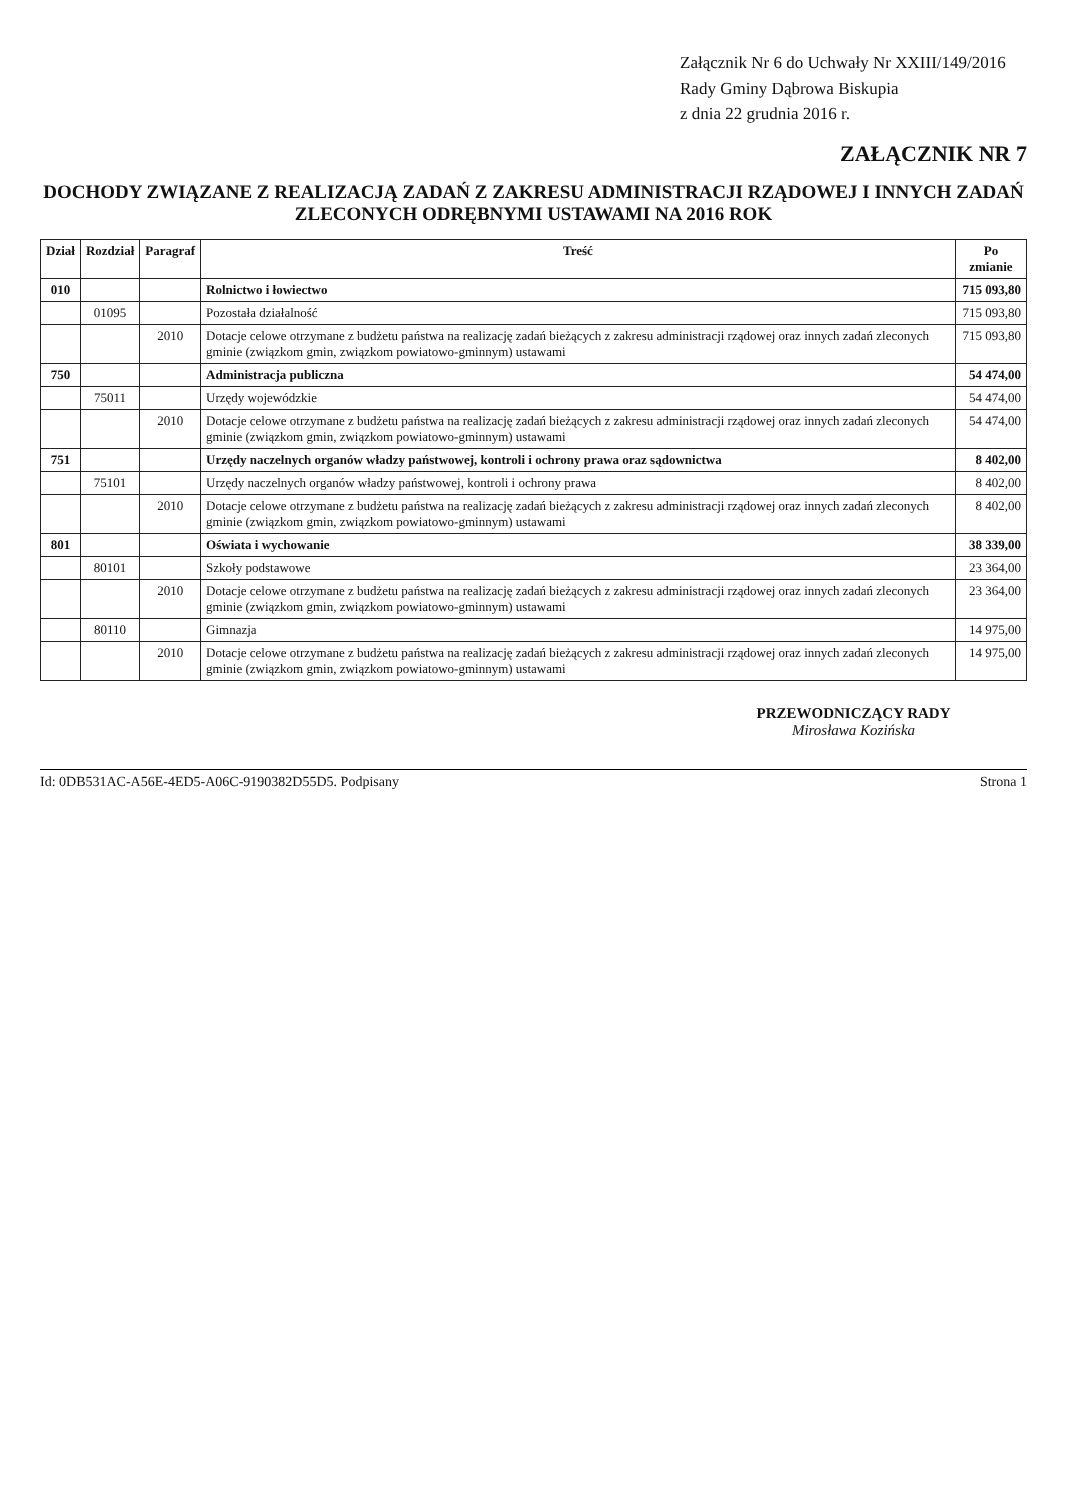Załącznik Nr 6 do Uchwały Nr XXIII/149/2016
Rady Gminy Dąbrowa Biskupia
z dnia 22 grudnia 2016 r.
ZAŁĄCZNIK NR 7
DOCHODY ZWIĄZANE Z REALIZACJĄ ZADAŃ Z ZAKRESU ADMINISTRACJI RZĄDOWEJ I INNYCH ZADAŃ ZLECONYCH ODRĘBNYMI USTAWAMI NA 2016 ROK
| Dział | Rozdział | Paragraf | Treść | Po zmianie |
| --- | --- | --- | --- | --- |
| 010 | | | Rolnictwo i łowiectwo | 715 093,80 |
| | 01095 | | Pozostała działalność | 715 093,80 |
| | | 2010 | Dotacje celowe otrzymane z budżetu państwa na realizację zadań bieżących z zakresu administracji rządowej oraz innych zadań zleconych gminie (związkom gmin, związkom powiatowo-gminnym) ustawami | 715 093,80 |
| 750 | | | Administracja publiczna | 54 474,00 |
| | 75011 | | Urzędy wojewódzkie | 54 474,00 |
| | | 2010 | Dotacje celowe otrzymane z budżetu państwa na realizację zadań bieżących z zakresu administracji rządowej oraz innych zadań zleconych gminie (związkom gmin, związkom powiatowo-gminnym) ustawami | 54 474,00 |
| 751 | | | Urzędy naczelnych organów władzy państwowej, kontroli i ochrony prawa oraz sądownictwa | 8 402,00 |
| | 75101 | | Urzędy naczelnych organów władzy państwowej, kontroli i ochrony prawa | 8 402,00 |
| | | 2010 | Dotacje celowe otrzymane z budżetu państwa na realizację zadań bieżących z zakresu administracji rządowej oraz innych zadań zleconych gminie (związkom gmin, związkom powiatowo-gminnym) ustawami | 8 402,00 |
| 801 | | | Oświata i wychowanie | 38 339,00 |
| | 80101 | | Szkoły podstawowe | 23 364,00 |
| | | 2010 | Dotacje celowe otrzymane z budżetu państwa na realizację zadań bieżących z zakresu administracji rządowej oraz innych zadań zleconych gminie (związkom gmin, związkom powiatowo-gminnym) ustawami | 23 364,00 |
| | 80110 | | Gimnazja | 14 975,00 |
| | | 2010 | Dotacje celowe otrzymane z budżetu państwa na realizację zadań bieżących z zakresu administracji rządowej oraz innych zadań zleconych gminie (związkom gmin, związkom powiatowo-gminnym) ustawami | 14 975,00 |
PRZEWODNICZĄCY RADY
Mirosława Kozińska
Id: 0DB531AC-A56E-4ED5-A06C-9190382D55D5. Podpisany Strona 1